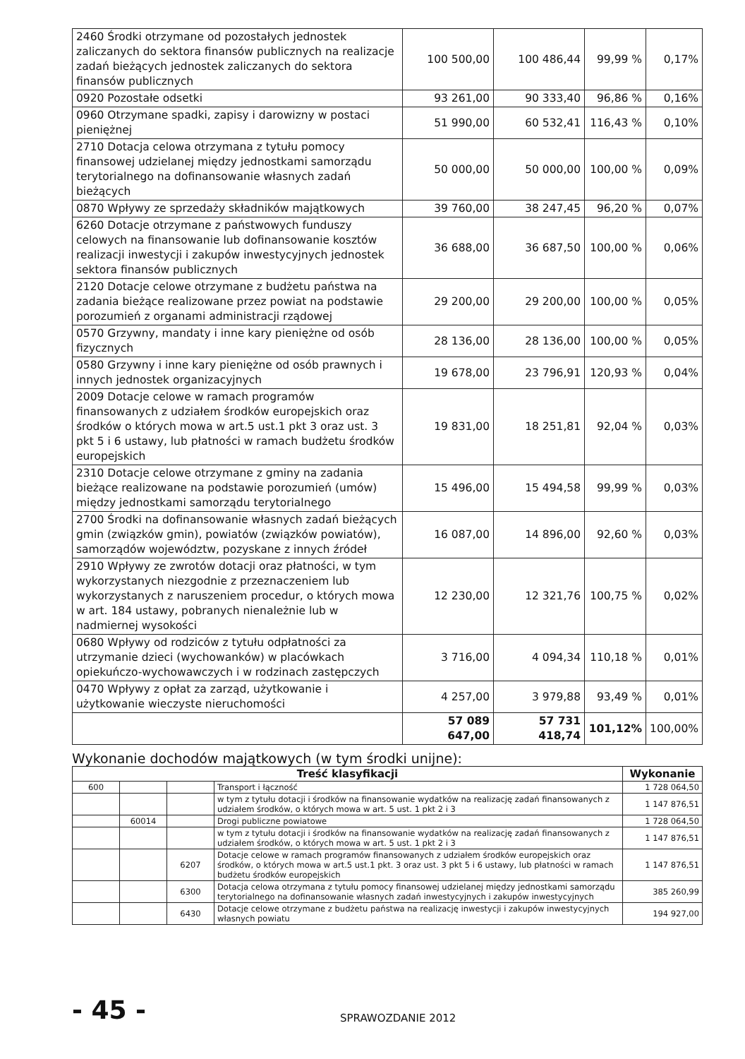| 2460 Środki otrzymane od pozostałych jednostek zaliczanych do sektora finansów publicznych na realizacje zadań bieżących jednostek zaliczanych do sektora finansów publicznych | 100 500,00 | 100 486,44 | 99,99 % | 0,17% |
| 0920 Pozostałe odsetki | 93 261,00 | 90 333,40 | 96,86 % | 0,16% |
| 0960 Otrzymane spadki, zapisy i darowizny w postaci pieniężnej | 51 990,00 | 60 532,41 | 116,43 % | 0,10% |
| 2710 Dotacja celowa otrzymana z tytułu pomocy finansowej udzielanej między jednostkami samorządu terytorialnego na dofinansowanie własnych zadań bieżących | 50 000,00 | 50 000,00 | 100,00 % | 0,09% |
| 0870 Wpływy ze sprzedaży składników majątkowych | 39 760,00 | 38 247,45 | 96,20 % | 0,07% |
| 6260 Dotacje otrzymane z państwowych funduszy celowych na finansowanie lub dofinansowanie kosztów realizacji inwestycji i zakupów inwestycyjnych jednostek sektora finansów publicznych | 36 688,00 | 36 687,50 | 100,00 % | 0,06% |
| 2120 Dotacje celowe otrzymane z budżetu państwa na zadania bieżące realizowane przez powiat na podstawie porozumień z organami administracji rządowej | 29 200,00 | 29 200,00 | 100,00 % | 0,05% |
| 0570 Grzywny, mandaty i inne kary pieniężne od osób fizycznych | 28 136,00 | 28 136,00 | 100,00 % | 0,05% |
| 0580 Grzywny i inne kary pieniężne od osób prawnych i innych jednostek organizacyjnych | 19 678,00 | 23 796,91 | 120,93 % | 0,04% |
| 2009 Dotacje celowe w ramach programów finansowanych z udziałem środków europejskich oraz środków o których mowa w art.5 ust.1 pkt 3 oraz ust. 3 pkt 5 i 6 ustawy, lub płatności w ramach budżetu środków europejskich | 19 831,00 | 18 251,81 | 92,04 % | 0,03% |
| 2310 Dotacje celowe otrzymane z gminy na zadania bieżące realizowane na podstawie porozumień (umów) między jednostkami samorządu terytorialnego | 15 496,00 | 15 494,58 | 99,99 % | 0,03% |
| 2700 Środki na dofinansowanie własnych zadań bieżących gmin (związków gmin), powiatów (związków powiatów), samorządów województw, pozyskane z innych źródeł | 16 087,00 | 14 896,00 | 92,60 % | 0,03% |
| 2910 Wpływy ze zwrotów dotacji oraz płatności, w tym wykorzystanych niezgodnie z przeznaczeniem lub wykorzystanych z naruszeniem procedur, o których mowa w art. 184 ustawy, pobranych nienależnie lub w nadmiernej wysokości | 12 230,00 | 12 321,76 | 100,75 % | 0,02% |
| 0680 Wpływy od rodziców z tytułu odpłatności za utrzymanie dzieci (wychowanków) w placówkach opiekuńczo-wychowawczych i w rodzinach zastępczych | 3 716,00 | 4 094,34 | 110,18 % | 0,01% |
| 0470 Wpływy z opłat za zarząd, użytkowanie i użytkowanie wieczyste nieruchomości | 4 257,00 | 3 979,88 | 93,49 % | 0,01% |
| | 57 089 647,00 | 57 731 418,74 | 101,12% | 100,00% |
Wykonanie dochodów majątkowych (w tym środki unijne):
| Treść klasyfikacji | | | | Wykonanie |
| --- | --- | --- | --- | --- |
| 600 | | | Transport i łączność | 1 728 064,50 |
| | | | w tym z tytułu dotacji i środków na finansowanie wydatków na realizację zadań finansowanych z udziałem środków, o których mowa w art. 5 ust. 1 pkt 2 i 3 | 1 147 876,51 |
| | 60014 | | Drogi publiczne powiatowe | 1 728 064,50 |
| | | | w tym z tytułu dotacji i środków na finansowanie wydatków na realizację zadań finansowanych z udziałem środków, o których mowa w art. 5 ust. 1 pkt 2 i 3 | 1 147 876,51 |
| | | 6207 | Dotacje celowe w ramach programów finansowanych z udziałem środków europejskich oraz środków, o których mowa w art.5 ust.1 pkt. 3 oraz ust. 3 pkt 5 i 6 ustawy, lub płatności w ramach budżetu środków europejskich | 1 147 876,51 |
| | | 6300 | Dotacja celowa otrzymana z tytułu pomocy finansowej udzielanej między jednostkami samorządu terytorialnego na dofinansowanie własnych zadań inwestycyjnych i zakupów inwestycyjnych | 385 260,99 |
| | | 6430 | Dotacje celowe otrzymane z budżetu państwa na realizację inwestycji i zakupów inwestycyjnych własnych powiatu | 194 927,00 |
- 45 -
SPRAWOZDANIE 2012